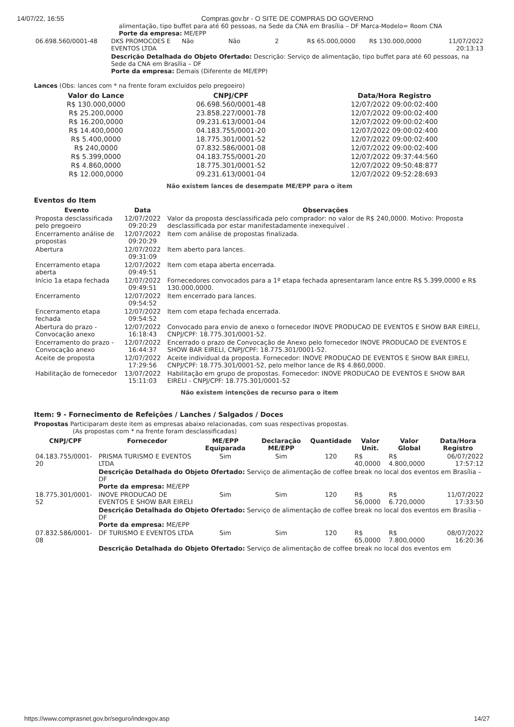14/07/22, 16:55 Compras.gov.br - O SITE DE COMPRAS DO GOVERNO
alimentação, tipo buffet para até 60 pessoas, na Sede da CNA em Brasília – DF Marca-Modelo= Room CNA
Porte da empresa: ME/EPP
| 06.698.560/0001-48 | DKS PROMOCOES E EVENTOS LTDA | Não | Não | 2 | R$ 65.000,0000 | R$ 130.000,0000 | 11/07/2022 20:13:13 |
| | Descrição Detalhada do Objeto Ofertado: Descrição: Serviço de alimentação, tipo buffet para até 60 pessoas, na Sede da CNA em Brasília – DF Porte da empresa: Demais (Diferente de ME/EPP) | | | | | | |
Lances (Obs: lances com * na frente foram excluídos pelo pregoeiro)
| Valor do Lance | CNPJ/CPF | Data/Hora Registro |
| --- | --- | --- |
| R$ 130.000,0000 | 06.698.560/0001-48 | 12/07/2022 09:00:02:400 |
| R$ 25.200,0000 | 23.858.227/0001-78 | 12/07/2022 09:00:02:400 |
| R$ 16.200,0000 | 09.231.613/0001-04 | 12/07/2022 09:00:02:400 |
| R$ 14.400,0000 | 04.183.755/0001-20 | 12/07/2022 09:00:02:400 |
| R$ 5.400,0000 | 18.775.301/0001-52 | 12/07/2022 09:00:02:400 |
| R$ 240,0000 | 07.832.586/0001-08 | 12/07/2022 09:00:02:400 |
| R$ 5.399,0000 | 04.183.755/0001-20 | 12/07/2022 09:37:44:560 |
| R$ 4.860,0000 | 18.775.301/0001-52 | 12/07/2022 09:50:48:877 |
| R$ 12.000,0000 | 09.231.613/0001-04 | 12/07/2022 09:52:28:693 |
Não existem lances de desempate ME/EPP para o item
Eventos do Item
| Evento | Data | Observações |
| --- | --- | --- |
| Proposta desclassificada pelo pregoeiro | 12/07/2022 09:20:29 | Valor da proposta desclassificada pelo comprador: no valor de R$ 240,0000. Motivo: Proposta desclassificada por estar manifestadamente inexequível . |
| Encerramento análise de propostas | 12/07/2022 09:20:29 | Item com análise de propostas finalizada. |
| Abertura | 12/07/2022 09:31:09 | Item aberto para lances. |
| Encerramento etapa aberta | 12/07/2022 09:49:51 | Item com etapa aberta encerrada. |
| Início 1a etapa fechada | 12/07/2022 09:49:51 | Fornecedores convocados para a 1º etapa fechada apresentaram lance entre R$ 5.399,0000 e R$ 130.000,0000. |
| Encerramento | 12/07/2022 09:54:52 | Item encerrado para lances. |
| Encerramento etapa fechada | 12/07/2022 09:54:52 | Item com etapa fechada encerrada. |
| Abertura do prazo - Convocação anexo | 12/07/2022 16:18:43 | Convocado para envio de anexo o fornecedor INOVE PRODUCAO DE EVENTOS E SHOW BAR EIRELI, CNPJ/CPF: 18.775.301/0001-52. |
| Encerramento do prazo - Convocação anexo | 12/07/2022 16:44:37 | Encerrado o prazo de Convocação de Anexo pelo fornecedor INOVE PRODUCAO DE EVENTOS E SHOW BAR EIRELI, CNPJ/CPF: 18.775.301/0001-52. |
| Aceite de proposta | 12/07/2022 17:29:56 | Aceite individual da proposta. Fornecedor: INOVE PRODUCAO DE EVENTOS E SHOW BAR EIRELI, CNPJ/CPF: 18.775.301/0001-52, pelo melhor lance de R$ 4.860,0000. |
| Habilitação de fornecedor | 13/07/2022 15:11:03 | Habilitação em grupo de propostas. Fornecedor: INOVE PRODUCAO DE EVENTOS E SHOW BAR EIRELI - CNPJ/CPF: 18.775.301/0001-52 |
Não existem intenções de recurso para o item
Item: 9 - Fornecimento de Refeições / Lanches / Salgados / Doces
Propostas Participaram deste item as empresas abaixo relacionadas, com suas respectivas propostas.
(As propostas com * na frente foram desclassificadas)
| CNPJ/CPF | Fornecedor | ME/EPP Equiparada | Declaração ME/EPP | Quantidade | Valor Unit. | Valor Global | Data/Hora Registro |
| --- | --- | --- | --- | --- | --- | --- | --- |
| 04.183.755/0001-20 | PRISMA TURISMO E EVENTOS LTDA | Sim | Sim | 120 | R$ 40,0000 | R$ 4.800,0000 | 06/07/2022 17:57:12 |
| | Descrição Detalhada do Objeto Ofertado: Serviço de alimentação de coffee break no local dos eventos em Brasília – DF Porte da empresa: ME/EPP | | | | | | |
| 18.775.301/0001-52 | INOVE PRODUCAO DE EVENTOS E SHOW BAR EIRELI | Sim | Sim | 120 | R$ 56,0000 | R$ 6.720,0000 | 11/07/2022 17:33:50 |
| | Descrição Detalhada do Objeto Ofertado: Serviço de alimentação de coffee break no local dos eventos em Brasília – DF Porte da empresa: ME/EPP | | | | | | |
| 07.832.586/0001-08 | DF TURISMO E EVENTOS LTDA | Sim | Sim | 120 | R$ 65,0000 | R$ 7.800,0000 | 08/07/2022 16:20:36 |
| | Descrição Detalhada do Objeto Ofertado: Serviço de alimentação de coffee break no local dos eventos em | | | | | | |
https://www.comprasnet.gov.br/seguro/indexgov.asp 14/27